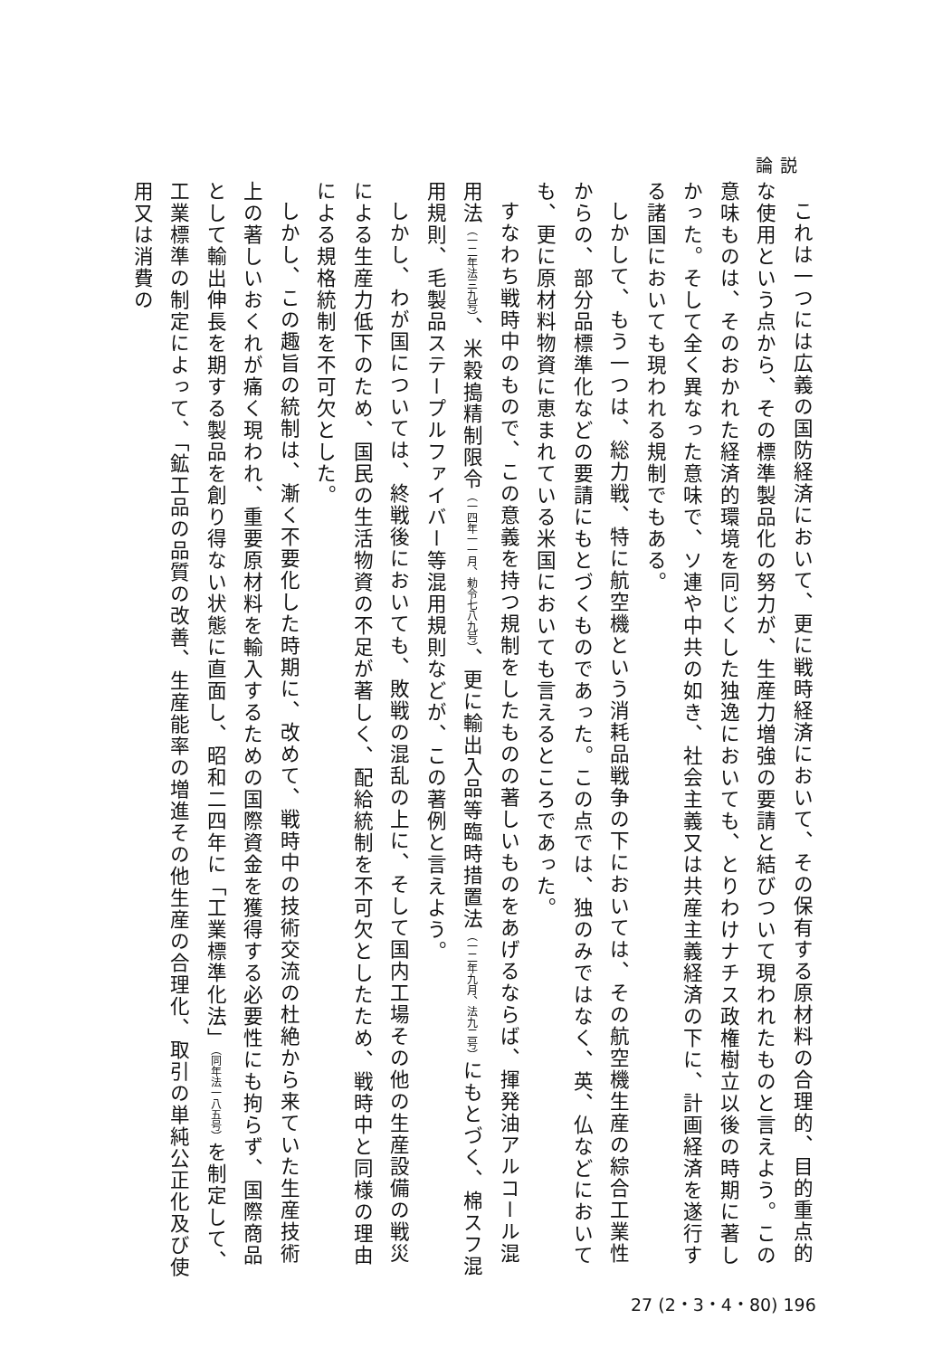論説
これは一つには広義の国防経済において、更に戦時経済において、その保有する原材料の合理的、目的重点的な使用という点から、その標準製品化の努力が、生産力増強の要請と結びついて現われたものと言えよう。この意味ものは、そのおかれた経済的環境を同じくした独逸においても、とりわけナチス政権樹立以後の時期に著しかった。そして全く異なった意味で、ソ連や中共の如き、社会主義又は共産主義経済の下に、計画経済を遂行する諸国においても現われる規制でもある。
しかして、もう一つは、総力戦、特に航空機という消耗品戦争の下においては、その航空機生産の綜合工業性からの、部分品標準化などの要請にもとづくものであった。この点では、独のみではなく、英、仏などにおいても、更に原材料物資に恵まれている米国においても言えるところであった。
すなわち戦時中のもので、この意義を持つ規制をしたものの著しいものをあげるならば、揮発油アルコール混用法（一二年法三九号）、米穀搗精制限令（一四年一一月、勅令七八九号）、更に輸出入品等臨時措置法（一二年九月、法九二号）にもとづく、棉スフ混用規則、毛製品ステープルファイバー等混用規則などが、この著例と言えよう。
しかし、わが国については、終戦後においても、敗戦の混乱の上に、そして国内工場その他の生産設備の戦災による生産力低下のため、国民の生活物資の不足が著しく、配給統制を不可欠としたため、戦時中と同様の理由による規格統制を不可欠とした。
しかし、この趣旨の統制は、漸く不要化した時期に、改めて、戦時中の技術交流の杜絶から来ていた生産技術上の著しいおくれが痛く現われ、重要原材料を輸入するための国際資金を獲得する必要性にも拘らず、国際商品として輸出伸長を期する製品を創り得ない状態に直面し、昭和二四年に「工業標準化法」（同年法一八五号）を制定して、工業標準の制定によって、「鉱工品の品質の改善、生産能率の増進その他生産の合理化、取引の単純公正化及び使用又は消費の
27 (2・3・4・80) 196